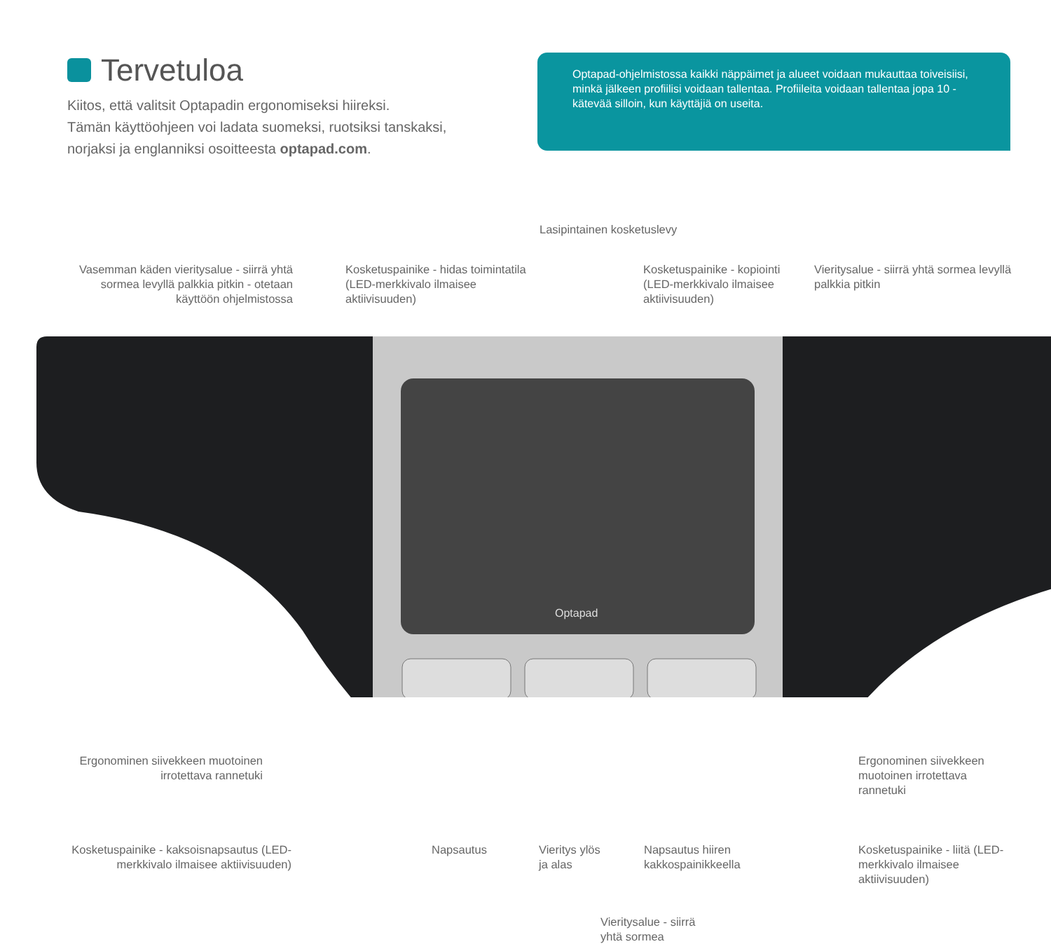Tervetuloa
Kiitos, että valitsit Optapadin ergonomiseksi hiireksi.
Tämän käyttöohjeen voi ladata suomeksi, ruotsiksi tanskaksi,
norjaksi ja englanniksi osoitteesta optapad.com.
Optapad-ohjelmistossa kaikki näppäimet ja alueet voidaan mukauttaa toiveisiisi, minkä jälkeen profiilisi voidaan tallentaa. Profiileita voidaan tallentaa jopa 10 - kätevää silloin, kun käyttäjiä on useita.
Optapad
Lasipintainen kosketuslevy
Vasemman käden vieritysalue - siirrä yhtä sormea levyllä palkkia pitkin - otetaan käyttöön ohjelmistossa
Kosketuspainike - hidas toimintatila (LED-merkkivalo ilmaisee aktiivisuuden)
Kosketuspainike - kopiointi (LED-merkkivalo ilmaisee aktiivisuuden)
Vieritysalue - siirrä yhtä sormea levyllä palkkia pitkin
Ergonominen siivekkeen muotoinen irrotettava rannetuki
Ergonominen siivekkeen muotoinen irrotettava rannetuki
Kosketuspainike - kaksoisnapsautus (LED-merkkivalo ilmaisee aktiivisuuden)
Napsautus
Vieritys ylös
ja alas
Napsautus hiiren
kakkospainikkeella
Kosketuspainike - liitä (LED-merkkivalo ilmaisee aktiivisuuden)
Vieritysalue - siirrä
yhtä sormea